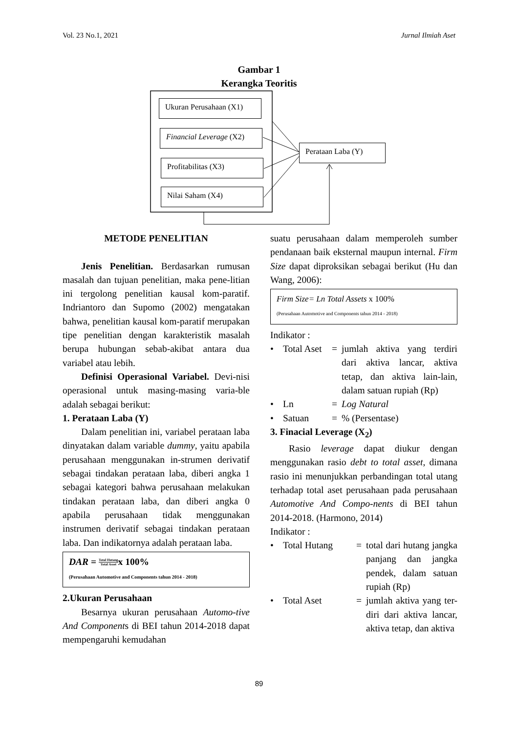Vol. 23 No.1, 2021 Jurnal Ilmiah Aset
Gambar 1
Kerangka Teoritis
Ukuran Perusahaan (X1)
Financial Leverage (X2)
Profitabilitas (X3)
Nilai Saham (X4)
Perataan Laba (Y)
METODE PENELITIAN
Jenis Penelitian. Berdasarkan rumusan masalah dan tujuan penelitian, maka pene-litian ini tergolong penelitian kausal kom-paratif. Indriantoro dan Supomo (2002) mengatakan bahwa, penelitian kausal kom-paratif merupakan tipe penelitian dengan karakteristik masalah berupa hubungan sebab-akibat antara dua variabel atau lebih.
Definisi Operasional Variabel. Devi-nisi operasional untuk masing-masing varia-ble adalah sebagai berikut:
1. Perataan Laba (Y)
Dalam penelitian ini, variabel perataan laba dinyatakan dalam variable dummy, yaitu apabila perusahaan menggunakan in-strumen derivatif sebagai tindakan perataan laba, diberi angka 1 sebagai kategori bahwa perusahaan melakukan tindakan perataan laba, dan diberi angka 0 apabila perusahaan tidak menggunakan instrumen derivatif sebagai tindakan perataan laba. Dan indikatornya adalah perataan laba.
DAR = Total Hutang
Total Assetx 100%
(Perusahaan Automotive and Components tahun 2014 - 2018)
2.Ukuran Perusahaan
Besarnya ukuran perusahaan Automo-tive And Components di BEI tahun 2014-2018 dapat mempengaruhi kemudahan
suatu perusahaan dalam memperoleh sumber pendanaan baik eksternal maupun internal. Firm Size dapat diproksikan sebagai berikut (Hu dan Wang, 2006):
Firm Size= Ln Total Assets x 100%
(Perusahaan Automotive and Components tahun 2014 - 2018)
Indikator :
• Total Aset = jumlah aktiva yang terdiri dari aktiva lancar, aktiva tetap, dan aktiva lain-lain, dalam satuan rupiah (Rp)
• Ln = Log Natural
• Satuan =% (Persentase)
3. Finacial Leverage (X<sub>2</sub>)
Rasio leverage dapat diukur dengan menggunakan rasio debt to total asset, dimana rasio ini menunjukkan perbandingan total utang terhadap total aset perusahaan pada perusahaan Automotive And Compo-nents di BEI tahun 2014-2018. (Harmono, 2014)
Indikator :
• Total Hutang = total dari hutang jangka panjang dan jangka pendek, dalam satuan rupiah (Rp)
• Total Aset = jumlah aktiva yang ter-diri dari aktiva lancar, aktiva tetap, dan aktiva
89